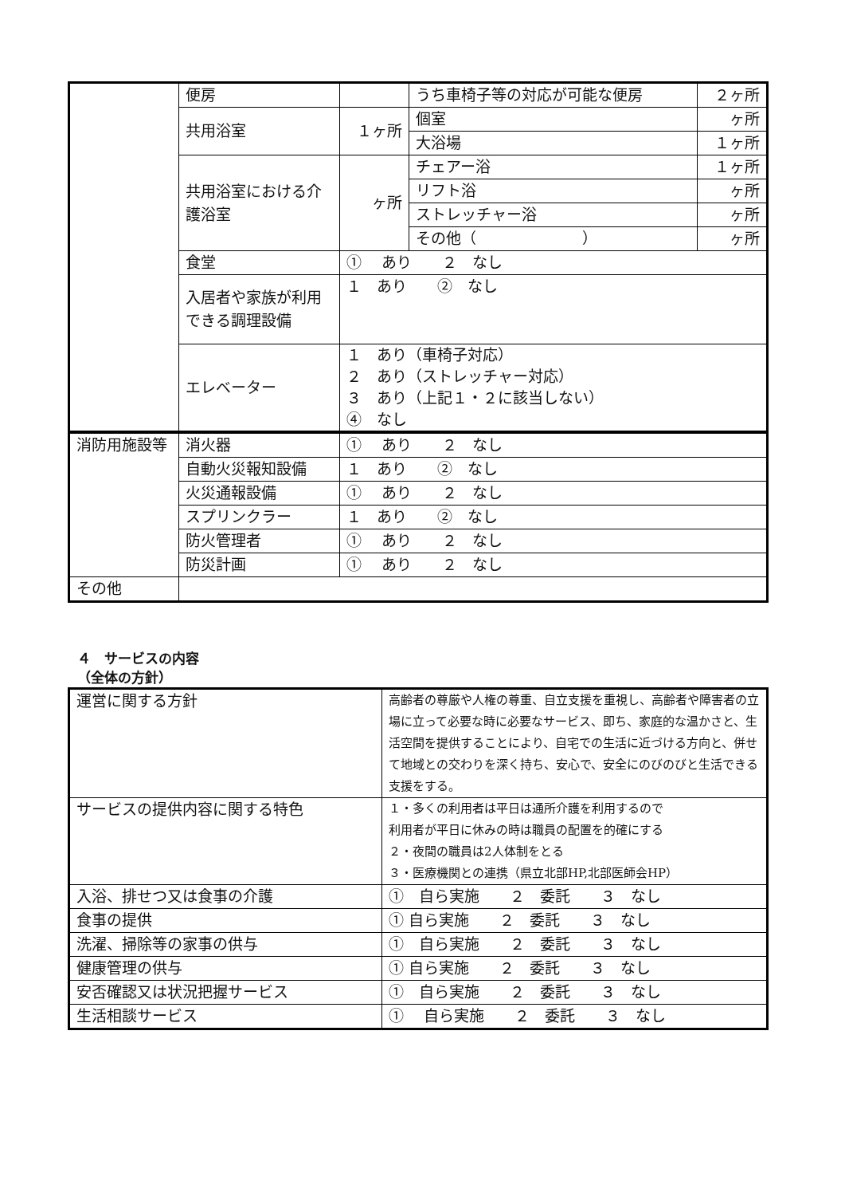| | 便房 | | うち車椅子等の対応が可能な便房 | ２ヶ所 |
| | 共用浴室 | １ヶ所 | 個室 | ヶ所 |
| | | | 大浴場 | １ヶ所 |
| | 共用浴室における介護浴室 | ヶ所 | チェアー浴 | １ヶ所 |
| | | | リフト浴 | ヶ所 |
| | | | ストレッチャー浴 | ヶ所 |
| | | | その他（ ） | ヶ所 |
| | 食堂 | ① あり ２ なし | | |
| | 入居者や家族が利用できる調理設備 | １ あり ② なし | | |
| | エレベーター | １ あり（車椅子対応） ２ あり（ストレッチャー対応） ３ あり（上記１・２に該当しない） ④ なし | | |
| 消防用施設等 | 消火器 | ① あり ２ なし |
| | 自動火災報知設備 | １ あり ② なし |
| | 火災通報設備 | ① あり ２ なし |
| | スプリンクラー | １ あり ② なし |
| | 防火管理者 | ① あり ２ なし |
| | 防災計画 | ① あり ２ なし |
| その他 | | |
４　サービスの内容
（全体の方針）
| 運営に関する方針 | 高齢者の尊厳や人権の尊重、自立支援を重視し、高齢者や障害者の立場に立って必要な時に必要なサービス、即ち、家庭的な温かさと、生活空間を提供することにより、自宅での生活に近づける方向と、併せて地域との交わりを深く持ち、安心で、安全にのびのびと生活できる支援をする。 |
| サービスの提供内容に関する特色 | １・多くの利用者は平日は通所介護を利用するので 利用者が平日に休みの時は職員の配置を的確にする ２・夜間の職員は2人体制をとる ３・医療機関との連携（県立北部HP,北部医師会HP） |
| 入浴、排せつ又は食事の介護 | ① 自ら実施 ２ 委託 ３ なし |
| 食事の提供 | ① 自ら実施 ２ 委託 ３ なし |
| 洗濯、掃除等の家事の供与 | ① 自ら実施 ２ 委託 ３ なし |
| 健康管理の供与 | ① 自ら実施 ２ 委託 ３ なし |
| 安否確認又は状況把握サービス | ① 自ら実施 ２ 委託 ３ なし |
| 生活相談サービス | ① 自ら実施 ２ 委託 ３ なし |